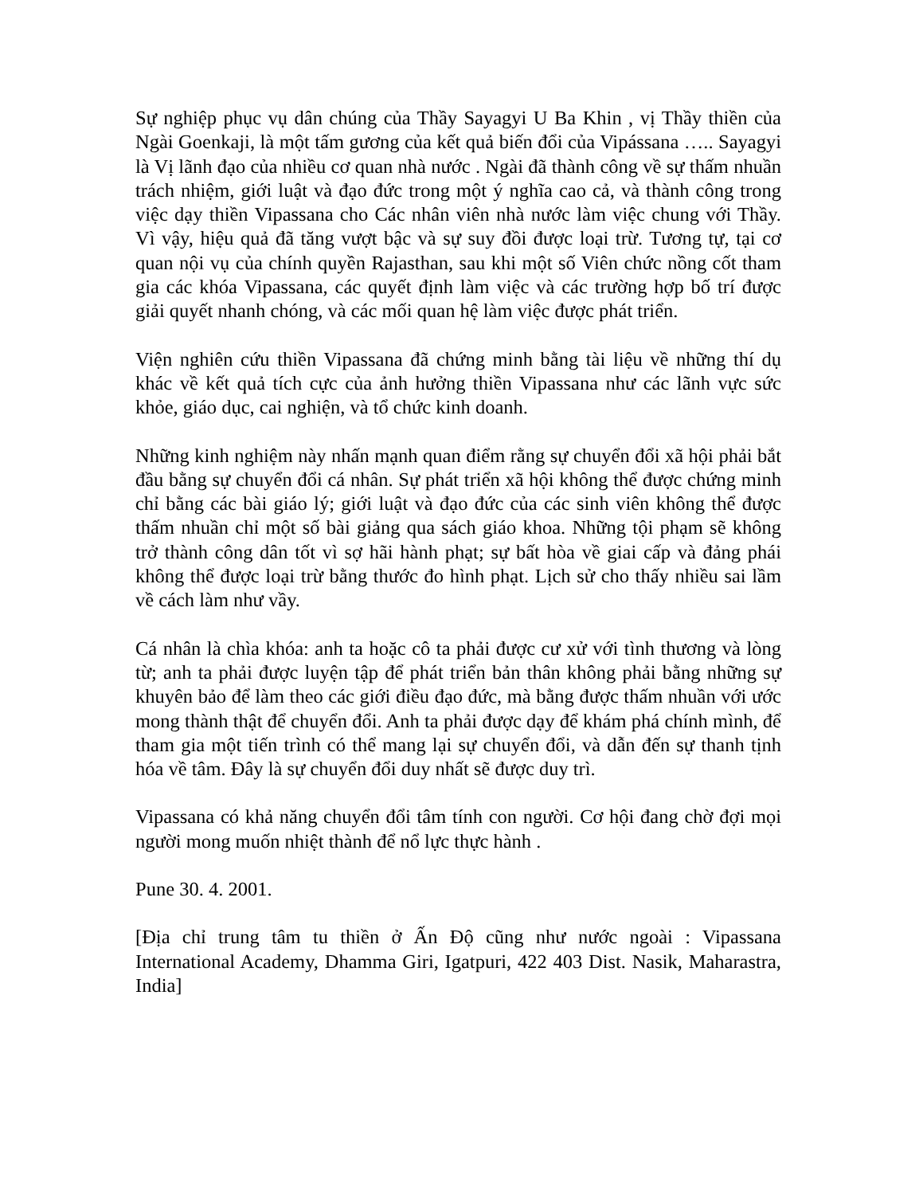Sự nghiệp phục vụ dân chúng của Thầy Sayagyi U Ba Khin , vị Thầy thiền của Ngài Goenkaji, là một tấm gương của kết quả biến đổi của Vipássana ….. Sayagyi là Vị lãnh đạo của nhiều cơ quan nhà nước . Ngài đã thành công về sự thấm nhuần trách nhiệm, giới luật và đạo đức trong một ý nghĩa cao cả, và thành công trong việc dạy thiền Vipassana cho Các nhân viên nhà nước làm việc chung với Thầy. Vì vậy, hiệu quả đã tăng vượt bậc và sự suy đồi được loại trừ. Tương tự, tại cơ quan nội vụ của chính quyền Rajasthan, sau khi một số Viên chức nồng cốt tham gia các khóa Vipassana, các quyết định làm việc và các trường hợp bố trí được giải quyết nhanh chóng, và các mối quan hệ làm việc được phát triển.
Viện nghiên cứu thiền Vipassana đã chứng minh bằng tài liệu về những thí dụ khác về kết quả tích cực của ảnh hưởng thiền Vipassana như các lãnh vực sức khỏe, giáo dục, cai nghiện, và tổ chức kinh doanh.
Những kinh nghiệm này nhấn mạnh quan điểm rằng sự chuyển đổi xã hội phải bắt đầu bằng sự chuyển đổi cá nhân. Sự phát triển xã hội không thể được chứng minh chỉ bằng các bài giáo lý; giới luật và đạo đức của các sinh viên không thể được thấm nhuần chỉ một số bài giảng qua sách giáo khoa. Những tội phạm sẽ không trở thành công dân tốt vì sợ hãi hành phạt; sự bất hòa về giai cấp và đảng phái không thể được loại trừ bằng thước đo hình phạt. Lịch sử cho thấy nhiều sai lầm về cách làm như vầy.
Cá nhân là chìa khóa: anh ta hoặc cô ta phải được cư xử với tình thương và lòng từ; anh ta phải được luyện tập để phát triển bản thân không phải bằng những sự khuyên bảo để làm theo các giới điều đạo đức, mà bằng được thấm nhuần với ước mong thành thật để chuyển đổi. Anh ta phải được dạy để khám phá chính mình, để tham gia một tiến trình có thể mang lại sự chuyển đổi, và dẫn đến sự thanh tịnh hóa về tâm. Đây là sự chuyển đổi duy nhất sẽ được duy trì.
Vipassana có khả năng chuyển đổi tâm tính con người. Cơ hội đang chờ đợi mọi người mong muốn nhiệt thành để nổ lực thực hành .
Pune 30. 4. 2001.
[Địa chỉ trung tâm tu thiền ở Ấn Độ cũng như nước ngoài : Vipassana International Academy, Dhamma Giri, Igatpuri, 422 403 Dist. Nasik, Maharastra, India]